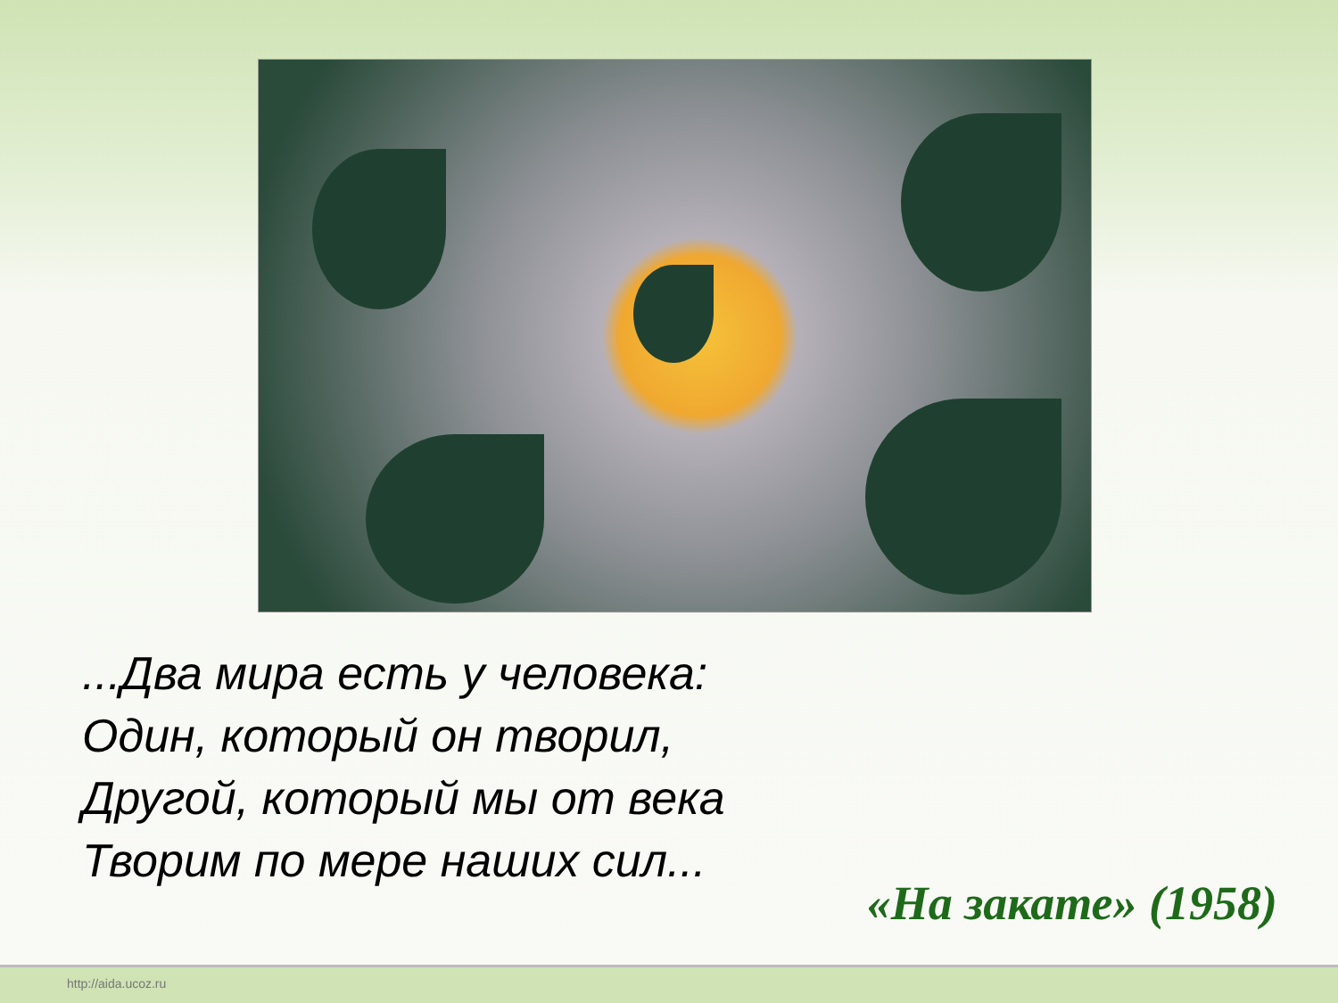...Два мира есть у человека:
Один, который он творил,
Другой, который мы от века
Творим по мере наших сил...
«На закате» (1958)
http://aida.ucoz.ru